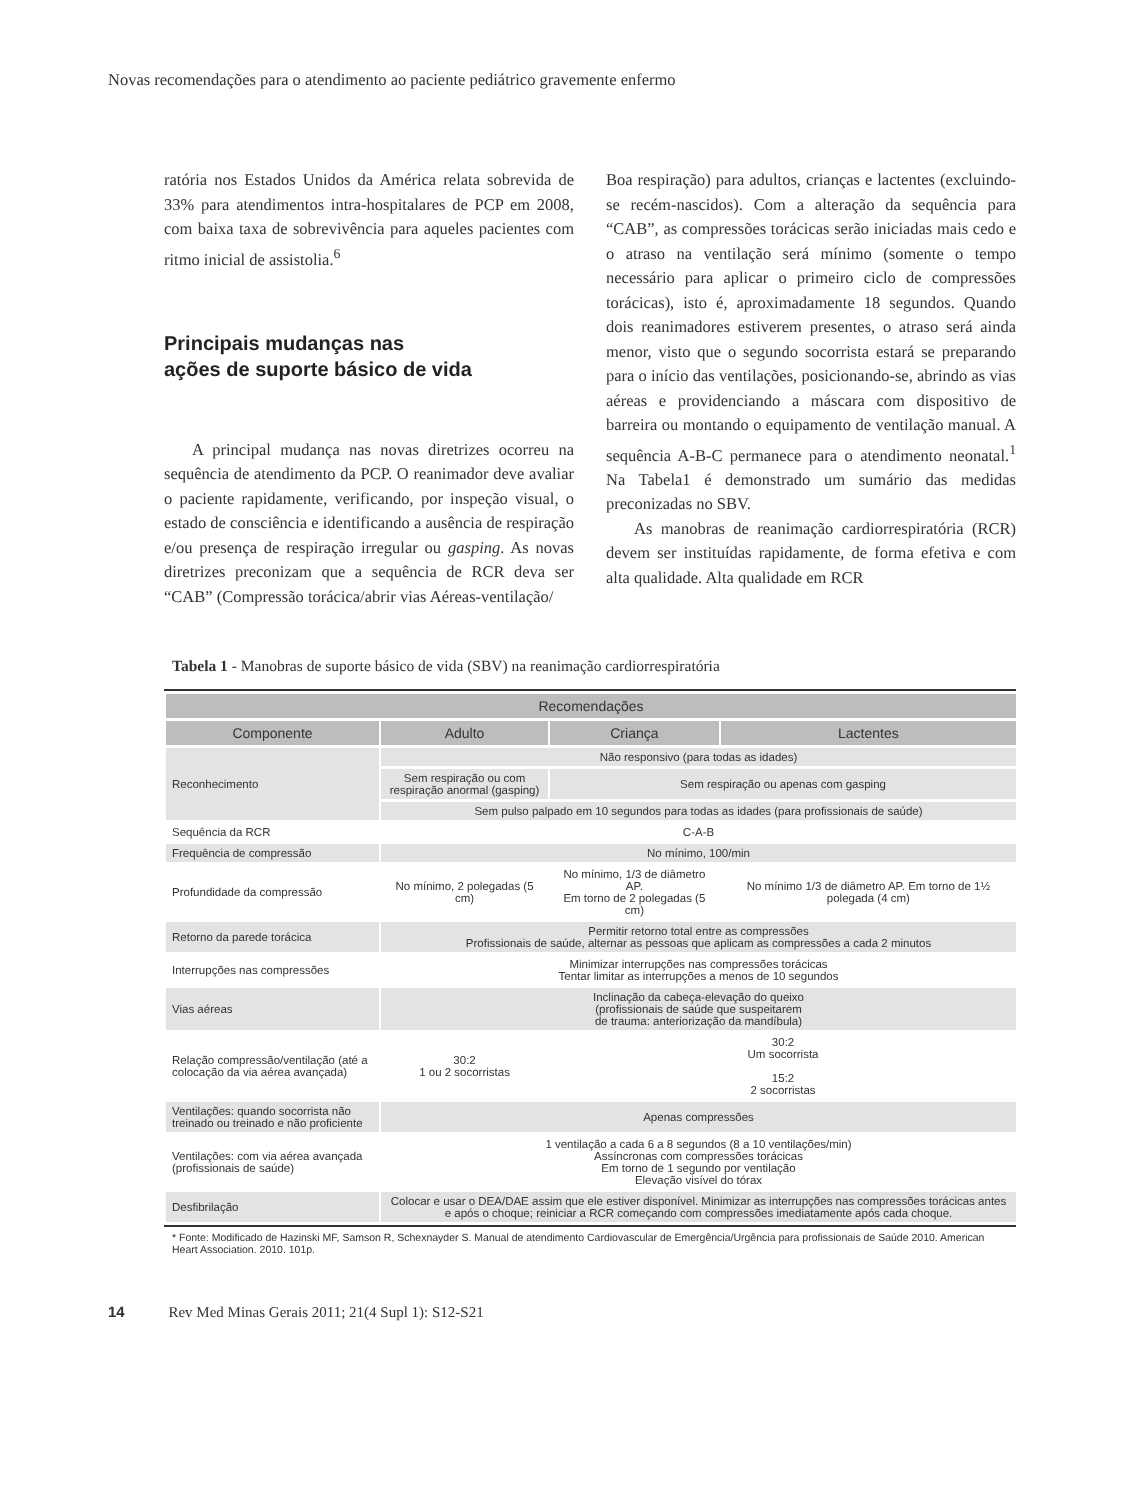Novas recomendações para o atendimento ao paciente pediátrico gravemente enfermo
ratória nos Estados Unidos da América relata sobrevida de 33% para atendimentos intra-hospitalares de PCP em 2008, com baixa taxa de sobrevivência para aqueles pacientes com ritmo inicial de assistolia.<sup>6</sup>
Principais mudanças nas
ações de suporte básico de vida
A principal mudança nas novas diretrizes ocorreu na sequência de atendimento da PCP. O reanimador deve avaliar o paciente rapidamente, verificando, por inspeção visual, o estado de consciência e identificando a ausência de respiração e/ou presença de respiração irregular ou gasping. As novas diretrizes preconizam que a sequência de RCR deva ser “CAB” (Compressão torácica/abrir vias Aéreas-ventilação/
Boa respiração) para adultos, crianças e lactentes (excluindo-se recém-nascidos). Com a alteração da sequência para “CAB”, as compressões torácicas serão iniciadas mais cedo e o atraso na ventilação será mínimo (somente o tempo necessário para aplicar o primeiro ciclo de compressões torácicas), isto é, aproximadamente 18 segundos. Quando dois reanimadores estiverem presentes, o atraso será ainda menor, visto que o segundo socorrista estará se preparando para o início das ventilações, posicionando-se, abrindo as vias aéreas e providenciando a máscara com dispositivo de barreira ou montando o equipamento de ventilação manual. A sequência A-B-C permanece para o atendimento neonatal.<sup>1</sup> Na Tabela1 é demonstrado um sumário das medidas preconizadas no SBV.
As manobras de reanimação cardiorrespiratória (RCR) devem ser instituídas rapidamente, de forma efetiva e com alta qualidade. Alta qualidade em RCR
Tabela 1 - Manobras de suporte básico de vida (SBV) na reanimação cardiorrespiratória
| Recomendações | | | |
| --- | --- | --- | --- |
| Componente | Adulto | Criança | Lactentes |
| Reconhecimento | Não responsivo (para todas as idades) | | |
| | Sem respiração ou com respiração anormal (gasping) | Sem respiração ou apenas com gasping | |
| | Sem pulso palpado em 10 segundos para todas as idades (para profissionais de saúde) | | |
| Sequência da RCR | C-A-B | | |
| Frequência de compressão | No mínimo, 100/min | | |
| Profundidade da compressão | No mínimo, 2 polegadas (5 cm) | No mínimo, 1/3 de diâmetro AP. Em torno de 2 polegadas (5 cm) | No mínimo 1/3 de diâmetro AP. Em torno de 1½ polegada (4 cm) |
| Retorno da parede torácica | Permitir retorno total entre as compressões Profissionais de saúde, alternar as pessoas que aplicam as compressões a cada 2 minutos | | |
| Interrupções nas compressões | Minimizar interrupções nas compressões torácicas Tentar limitar as interrupções a menos de 10 segundos | | |
| Vias aéreas | Inclinação da cabeça-elevação do queixo (profissionais de saúde que suspeitarem de trauma: anteriorização da mandíbula) | | |
| Relação compressão/ventilação (até a colocação da via aérea avançada) | 30:2 1 ou 2 socorristas | 30:2 Um socorrista 15:2 2 socorristas | |
| Ventilações: quando socorrista não treinado ou treinado e não proficiente | Apenas compressões | | |
| Ventilações: com via aérea avançada (profissionais de saúde) | 1 ventilação a cada 6 a 8 segundos (8 a 10 ventilações/min) Assíncronas com compressões torácicas Em torno de 1 segundo por ventilação Elevação visível do tórax | | |
| Desfibrilação | Colocar e usar o DEA/DAE assim que ele estiver disponível. Minimizar as interrupções nas compressões torácicas antes e após o choque; reiniciar a RCR começando com compressões imediatamente após cada choque. | | |
* Fonte: Modificado de Hazinski MF, Samson R, Schexnayder S. Manual de atendimento Cardiovascular de Emergência/Urgência para profissionais de Saúde 2010. American Heart Association. 2010. 101p.
14 Rev Med Minas Gerais 2011; 21(4 Supl 1): S12-S21